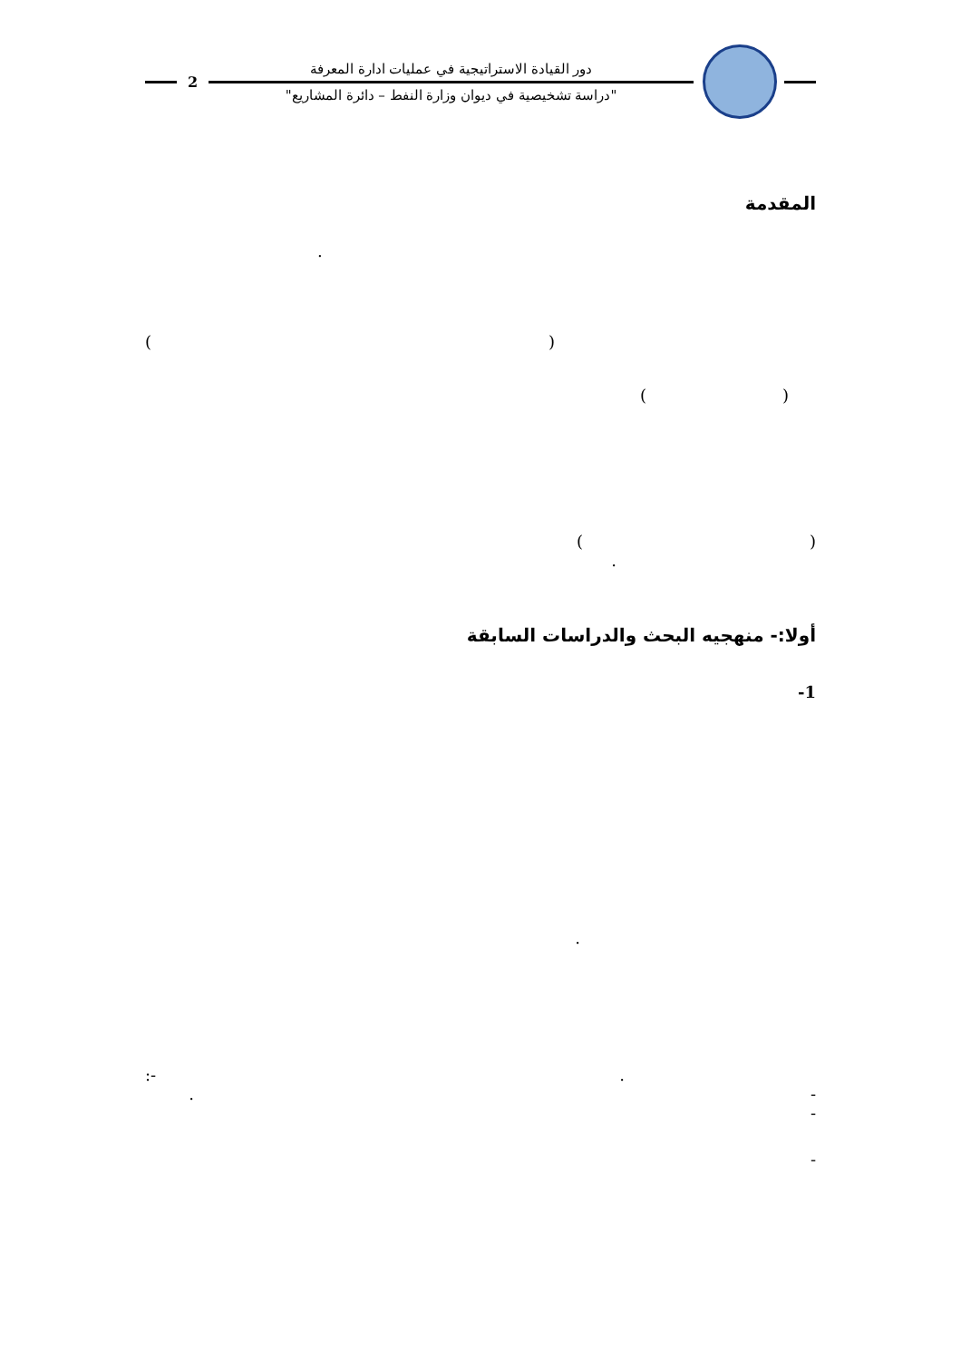2
دور القيادة الاستراتيجية في عمليات ادارة المعرفة
"دراسة تشخيصية في ديوان وزارة النفط – دائرة المشاريع"
المقدمة
.
()
()
()
.
أولا:- منهجيه البحث والدراسات السابقة
1-
.
. -:
-.
-
-